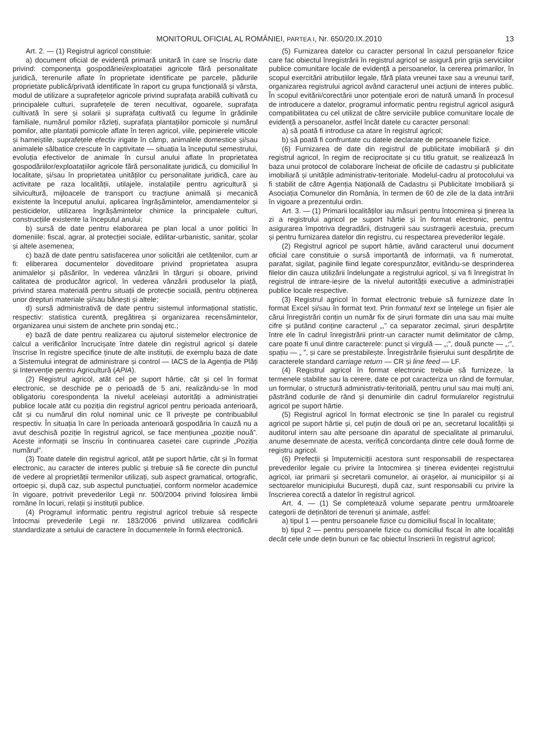MONITORUL OFICIAL AL ROMÂNIEI, PARTEA I, Nr. 650/20.IX.2010 13
Art. 2. — (1) Registrul agricol constituie:
a) document oficial de evidență primară unitară în care se înscriu date privind: componența gospodăriei/exploatației agricole fără personalitate juridică, terenurile aflate în proprietate identificate pe parcele, pădurile proprietate publică/privată identificate în raport cu grupa funcțională și vârsta, modul de utilizare a suprafețelor agricole privind suprafața arabilă cultivată cu principalele culturi, suprafețele de teren necultivat, ogoarele, suprafața cultivată în sere și solarii și suprafața cultivată cu legume în grădinile familiale, numărul pomilor răzleți, suprafața plantațiilor pomicole și numărul pomilor, alte plantații pomicole aflate în teren agricol, viile, pepinierele viticole și hameiștile, suprafețele efectiv irigate în câmp, animalele domestice și/sau animalele sălbatice crescute în captivitate — situația la începutul semestrului, evoluția efectivelor de animale în cursul anului aflate în proprietatea gospodăriilor/exploatațiilor agricole fără personalitate juridică, cu domiciliul în localitate, și/sau în proprietatea unităților cu personalitate juridică, care au activitate pe raza localității, utilajele, instalațiile pentru agricultură și silvicultură, mijloacele de transport cu tracțiune animală și mecanică existente la începutul anului, aplicarea îngrășămintelor, amendamentelor și pesticidelor, utilizarea îngrășămintelor chimice la principalele culturi, construcțiile existente la începutul anului;
b) sursă de date pentru elaborarea pe plan local a unor politici în domeniile: fiscal, agrar, al protecției sociale, edilitar-urbanistic, sanitar, școlar și altele asemenea;
c) bază de date pentru satisfacerea unor solicitări ale cetățenilor, cum ar fi: eliberarea documentelor doveditoare privind proprietatea asupra animalelor și păsărilor, în vederea vânzării în târguri și oboare, privind calitatea de producător agricol, în vederea vânzării produselor la piață, privind starea materială pentru situații de protecție socială, pentru obținerea unor drepturi materiale și/sau bănești și altele;
d) sursă administrativă de date pentru sistemul informațional statistic, respectiv: statistica curentă, pregătirea și organizarea recensămintelor, organizarea unui sistem de anchete prin sondaj etc.;
e) bază de date pentru realizarea cu ajutorul sistemelor electronice de calcul a verificărilor încrucișate între datele din registrul agricol și datele înscrise în registre specifice ținute de alte instituții, de exemplu baza de date a Sistemului integrat de administrare și control — IACS de la Agenția de Plăți și Intervenție pentru Agricultură (APIA).
(2) Registrul agricol, atât cel pe suport hârtie, cât și cel în format electronic, se deschide pe o perioadă de 5 ani, realizându-se în mod obligatoriu corespondența la nivelul aceleiași autorități a administrației publice locale atât cu poziția din registrul agricol pentru perioada anterioară, cât și cu numărul din rolul nominal unic ce îl privește pe contribuabilul respectiv. În situația în care în perioada anterioară gospodăria în cauză nu a avut deschisă poziție în registrul agricol, se face mențiunea „poziție nouă”. Aceste informații se înscriu în continuarea casetei care cuprinde „Poziția numărul”.
(3) Toate datele din registrul agricol, atât pe suport hârtie, cât și în format electronic, au caracter de interes public și trebuie să fie corecte din punctul de vedere al proprietății termenilor utilizați, sub aspect gramatical, ortografic, ortoepic și, după caz, sub aspectul punctuației, conform normelor academice în vigoare, potrivit prevederilor Legii nr. 500/2004 privind folosirea limbii române în locuri, relații și instituții publice.
(4) Programul informatic pentru registrul agricol trebuie să respecte întocmai prevederile Legii nr. 183/2006 privind utilizarea codificării standardizate a setului de caractere în documentele în formă electronică.
(5) Furnizarea datelor cu caracter personal în cazul persoanelor fizice care fac obiectul înregistrării în registrul agricol se asigură prin grija serviciilor publice comunitare locale de evidență a persoanelor, la cererea primarilor, în scopul exercitării atribuțiilor legale, fără plata vreunei taxe sau a vreunui tarif, organizarea registrului agricol având caracterul unei acțiuni de interes public. În scopul evitării/corectării unor potențiale erori de natură umană în procesul de introducere a datelor, programul informatic pentru registrul agricol asigură compatibilitatea cu cel utilizat de către serviciile publice comunitare locale de evidență a persoanelor, astfel încât datele cu caracter personal:
a) să poată fi introduse ca atare în registrul agricol;
b) să poată fi confruntate cu datele declarate de persoanele fizice.
(6) Furnizarea de date din registrul de publicitate imobiliară și din registrul agricol, în regim de reciprocitate și cu titlu gratuit, se realizează în baza unui protocol de colaborare încheiat de oficiile de cadastru și publicitate imobiliară și unitățile administrativ-teritoriale. Modelul-cadru al protocolului va fi stabilit de către Agenția Națională de Cadastru și Publicitate Imobiliară și Asociația Comunelor din România, în termen de 60 de zile de la data intrării în vigoare a prezentului ordin.
Art. 3. — (1) Primarii localităților iau măsuri pentru întocmirea și ținerea la zi a registrului agricol pe suport hârtie și în format electronic, pentru asigurarea împotriva degradării, distrugerii sau sustragerii acestuia, precum și pentru furnizarea datelor din registru, cu respectarea prevederilor legale.
(2) Registrul agricol pe suport hârtie, având caracterul unui document oficial care constituie o sursă importantă de informații, va fi numerotat, parafat, sigilat, paginile fiind legate corespunzător, evitându-se desprinderea filelor din cauza utilizării îndelungate a registrului agricol, și va fi înregistrat în registrul de intrare-ieșire de la nivelul autorității executive a administrației publice locale respective.
(3) Registrul agricol în format electronic trebuie să furnizeze date în format Excel și/sau în format text. Prin formatul text se înțelege un fișier ale cărui înregistrări conțin un număr fix de șiruri formate din una sau mai multe cifre și putând conține caracterul „,” ca separator zecimal, șiruri despărțite între ele în cadrul înregistrării printr-un caracter numit delimitator de câmp, care poate fi unul dintre caracterele: punct și virgulă — „;”, două puncte — „:”, spațiu — „ ”, și care se prestabilește. Înregistrările fișierului sunt despărțite de caracterele standard carriage return — CR și line feed — LF.
(4) Registrul agricol în format electronic trebuie să furnizeze, la termenele stabilite sau la cerere, date ce pot caracteriza un rând de formular, un formular, o structură administrativ-teritorială, pentru unul sau mai mulți ani, păstrând codurile de rând și denumirile din cadrul formularelor registrului agricol pe suport hârtie.
(5) Registrul agricol în format electronic se ține în paralel cu registrul agricol pe suport hârtie și, cel puțin de două ori pe an, secretarul localității și auditorul intern sau alte persoane din aparatul de specialitate al primarului, anume desemnate de acesta, verifică concordanța dintre cele două forme de registru agricol.
(6) Prefecții și împuterniciții acestora sunt responsabili de respectarea prevederilor legale cu privire la întocmirea și ținerea evidenței registrului agricol, iar primarii și secretarii comunelor, ai orașelor, ai municipiilor și ai sectoarelor municipiului București, după caz, sunt responsabili cu privire la înscrierea corectă a datelor în registrul agricol.
Art. 4. — (1) Se completează volume separate pentru următoarele categorii de deținători de terenuri și animale, astfel:
a) tipul 1 — pentru persoanele fizice cu domiciliul fiscal în localitate;
b) tipul 2 — pentru persoanele fizice cu domiciliul fiscal în alte localități decât cele unde dețin bunuri ce fac obiectul înscrierii în registrul agricol;